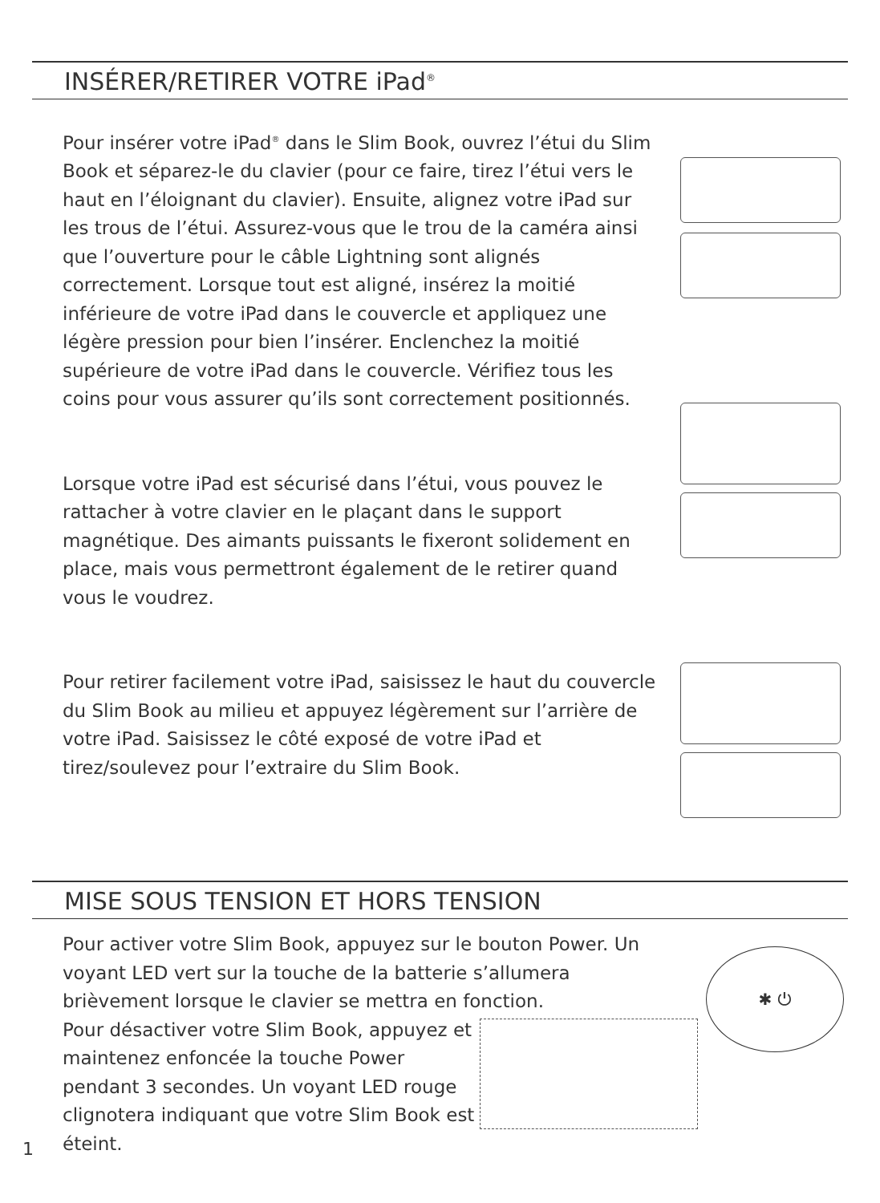INSÉRER/RETIRER VOTRE iPad<sup>®</sup>
Pour insérer votre iPad<sup>®</sup> dans le Slim Book, ouvrez l’étui du Slim Book et séparez-le du clavier (pour ce faire, tirez l’étui vers le haut en l’éloignant du clavier). Ensuite, alignez votre iPad sur les trous de l’étui. Assurez-vous que le trou de la caméra ainsi que l’ouverture pour le câble Lightning sont alignés correctement. Lorsque tout est aligné, insérez la moitié inférieure de votre iPad dans le couvercle et appliquez une légère pression pour bien l’insérer. Enclenchez la moitié supérieure de votre iPad dans le couvercle. Vérifiez tous les coins pour vous assurer qu’ils sont correctement positionnés.
Lorsque votre iPad est sécurisé dans l’étui, vous pouvez le rattacher à votre clavier en le plaçant dans le support magnétique. Des aimants puissants le fixeront solidement en place, mais vous permettront également de le retirer quand vous le voudrez.
Pour retirer facilement votre iPad, saisissez le haut du couvercle du Slim Book au milieu et appuyez légèrement sur l’arrière de votre iPad. Saisissez le côté exposé de votre iPad et tirez/soulevez pour l’extraire du Slim Book.
MISE SOUS TENSION ET HORS TENSION
Pour activer votre Slim Book, appuyez sur le bouton Power. Un voyant LED vert sur la touche de la batterie s’allumera brièvement lorsque le clavier se mettra en fonction.
Pour désactiver votre Slim Book, appuyez et maintenez enfoncée la touche Power pendant 3 secondes. Un voyant LED rouge clignotera indiquant que votre Slim Book est éteint.
✱ ⏻
1